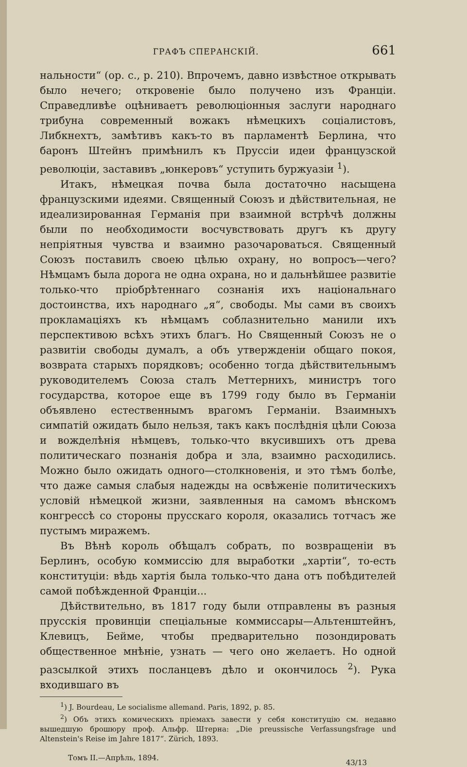ГРАФЪ СПЕРАНСКІЙ. 661
нальности“ (op. c., p. 210). Впрочемъ, давно извѣстное открывать было нечего; откровеніе было получено изъ Франціи. Справедливѣе оцѣниваетъ революціонныя заслуги народнаго трибуна современный вожакъ нѣмецкихъ соціалистовъ, Либкнехтъ, замѣтивъ какъ-то въ парламентѣ Берлина, что баронъ Штейнъ примѣнилъ къ Пруссіи идеи французской революціи, заставивъ „юнкеровъ“ уступить буржуазіи <sup>1</sup>).
Итакъ, нѣмецкая почва была достаточно насыщена французскими идеями. Священный Союзъ и дѣйствительная, не идеализированная Германія при взаимной встрѣчѣ должны были по необходимости восчувствовать другъ къ другу непріятныя чувства и взаимно разочароваться. Священный Союзъ поставилъ своею цѣлью охрану, но вопросъ—чего? Нѣмцамъ была дорога не одна охрана, но и дальнѣйшее развитіе только-что пріобрѣтеннаго сознанія ихъ національнаго достоинства, ихъ народнаго „я“, свободы. Мы сами въ своихъ прокламаціяхъ къ нѣмцамъ соблазнительно манили ихъ перспективою всѣхъ этихъ благъ. Но Священный Союзъ не о развитіи свободы думалъ, а объ утвержденіи общаго покоя, возврата старыхъ порядковъ; особенно тогда дѣйствительнымъ руководителемъ Союза сталъ Меттернихъ, министръ того государства, которое еще въ 1799 году было въ Германіи объявлено естественнымъ врагомъ Германіи. Взаимныхъ симпатій ожидать было нельзя, такъ какъ послѣднія цѣли Союза и вожделѣнія нѣмцевъ, только-что вкусившихъ отъ древа политическаго познанія добра и зла, взаимно расходились. Можно было ожидать одного—столкновенія, и это тѣмъ болѣе, что даже самыя слабыя надежды на освѣженіе политическихъ условій нѣмецкой жизни, заявленныя на самомъ вѣнскомъ конгрессѣ со стороны прусскаго короля, оказались тотчасъ же пустымъ миражемъ.
Въ Вѣнѣ король обѣщалъ собрать, по возвращеніи въ Берлинъ, особую коммиссію для выработки „хартіи“, то-есть конституціи: вѣдь хартія была только-что дана отъ побѣдителей самой побѣжденной Франціи...
Дѣйствительно, въ 1817 году были отправлены въ разныя прусскія провинціи спеціальные коммиссары—Альтенштейнъ, Клевицъ, Бейме, чтобы предварительно позондировать общественное мнѣніе, узнать — чего оно желаетъ. Но одной разсылкой этихъ посланцевъ дѣло и окончилось <sup>2</sup>). Рука входившаго въ
<sup>1</sup>) J. Bourdeau, Le socialisme allemand. Paris, 1892, p. 85.
<sup>2</sup>) Объ этихъ комическихъ пріемахъ завести у себя конституцію см. недавно вышедшую брошюру проф. Альфр. Штерна: „Die preussische Verfassungsfrage und Altenstein's Reise im Jahre 1817“. Zürich, 1893.
Томъ II.—Апрѣль, 1894. 43/13